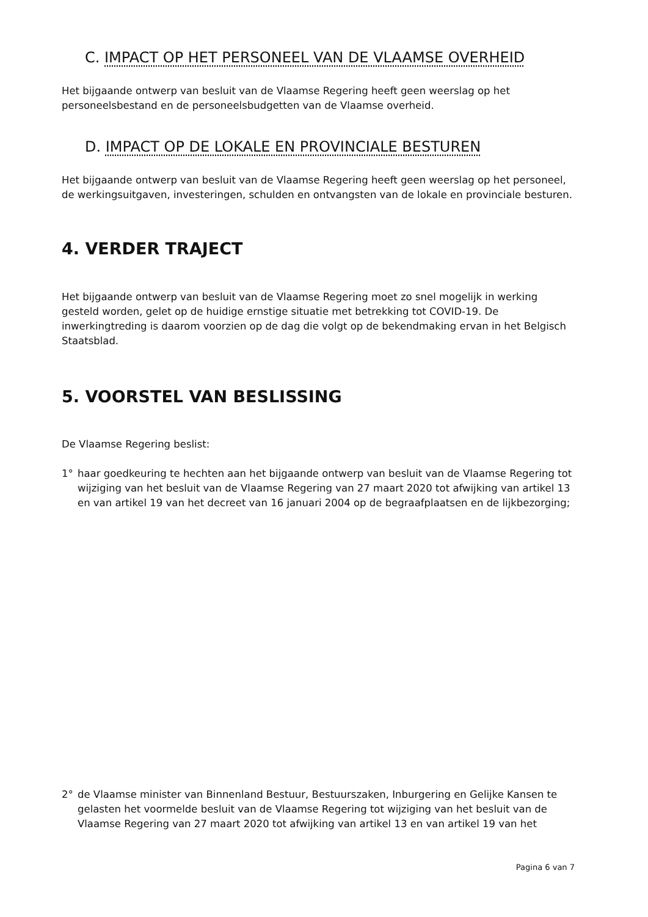C. IMPACT OP HET PERSONEEL VAN DE VLAAMSE OVERHEID
Het bijgaande ontwerp van besluit van de Vlaamse Regering heeft geen weerslag op het personeelsbestand en de personeelsbudgetten van de Vlaamse overheid.
D. IMPACT OP DE LOKALE EN PROVINCIALE BESTUREN
Het bijgaande ontwerp van besluit van de Vlaamse Regering heeft geen weerslag op het personeel, de werkingsuitgaven, investeringen, schulden en ontvangsten van de lokale en provinciale besturen.
4. VERDER TRAJECT
Het bijgaande ontwerp van besluit van de Vlaamse Regering moet zo snel mogelijk in werking gesteld worden, gelet op de huidige ernstige situatie met betrekking tot COVID-19. De inwerkingtreding is daarom voorzien op de dag die volgt op de bekendmaking ervan in het Belgisch Staatsblad.
5. VOORSTEL VAN BESLISSING
De Vlaamse Regering beslist:
1° haar goedkeuring te hechten aan het bijgaande ontwerp van besluit van de Vlaamse Regering tot wijziging van het besluit van de Vlaamse Regering van 27 maart 2020 tot afwijking van artikel 13 en van artikel 19 van het decreet van 16 januari 2004 op de begraafplaatsen en de lijkbezorging;
2° de Vlaamse minister van Binnenland Bestuur, Bestuurszaken, Inburgering en Gelijke Kansen te gelasten het voormelde besluit van de Vlaamse Regering tot wijziging van het besluit van de Vlaamse Regering van 27 maart 2020 tot afwijking van artikel 13 en van artikel 19 van het
Pagina 6 van 7